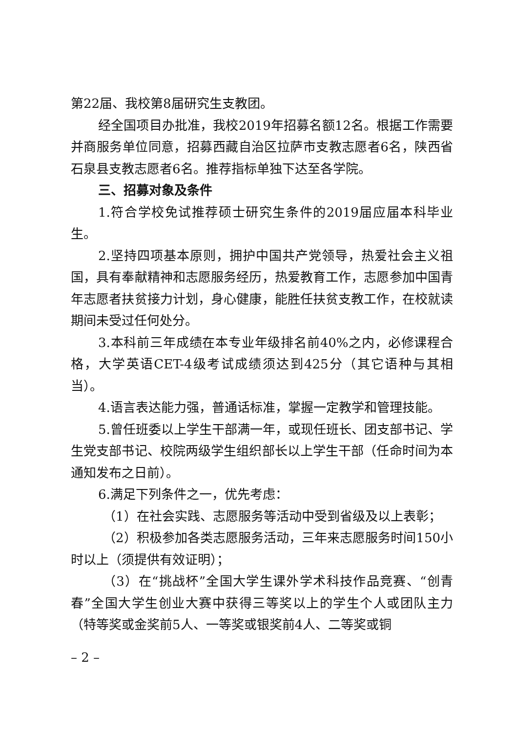第22届、我校第8届研究生支教团。
经全国项目办批准，我校2019年招募名额12名。根据工作需要并商服务单位同意，招募西藏自治区拉萨市支教志愿者6名，陕西省石泉县支教志愿者6名。推荐指标单独下达至各学院。
三、招募对象及条件
1.符合学校免试推荐硕士研究生条件的2019届应届本科毕业生。
2.坚持四项基本原则，拥护中国共产党领导，热爱社会主义祖国，具有奉献精神和志愿服务经历，热爱教育工作，志愿参加中国青年志愿者扶贫接力计划，身心健康，能胜任扶贫支教工作，在校就读期间未受过任何处分。
3.本科前三年成绩在本专业年级排名前40%之内，必修课程合格，大学英语CET-4级考试成绩须达到425分（其它语种与其相当）。
4.语言表达能力强，普通话标准，掌握一定教学和管理技能。
5.曾任班委以上学生干部满一年，或现任班长、团支部书记、学生党支部书记、校院两级学生组织部长以上学生干部（任命时间为本通知发布之日前）。
6.满足下列条件之一，优先考虑：
（1）在社会实践、志愿服务等活动中受到省级及以上表彰；
（2）积极参加各类志愿服务活动，三年来志愿服务时间150小时以上（须提供有效证明）；
（3）在“挑战杯”全国大学生课外学术科技作品竞赛、“创青春”全国大学生创业大赛中获得三等奖以上的学生个人或团队主力（特等奖或金奖前5人、一等奖或银奖前4人、二等奖或铜
– 2 –